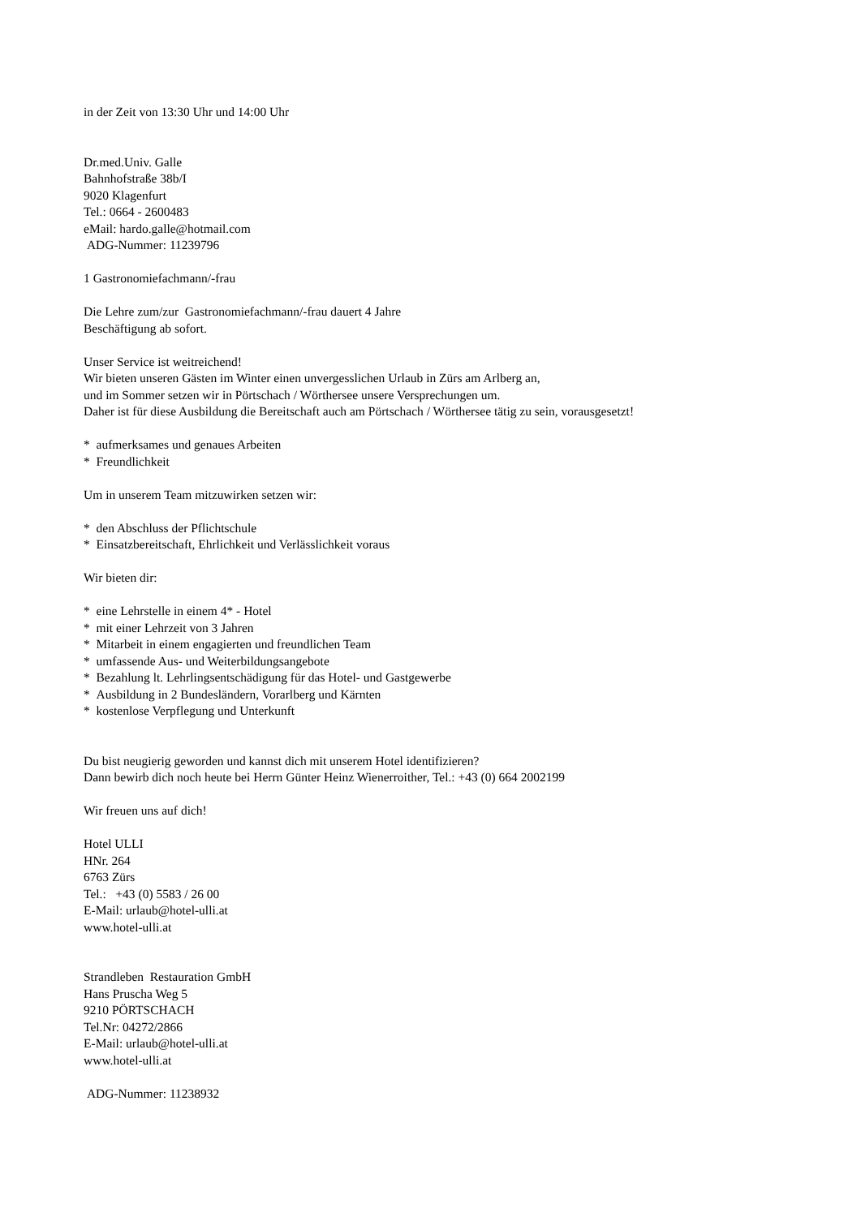in der Zeit von 13:30 Uhr und 14:00 Uhr
Dr.med.Univ. Galle
Bahnhofstraße 38b/I
9020 Klagenfurt
Tel.: 0664 - 2600483
eMail: hardo.galle@hotmail.com
ADG-Nummer: 11239796
1 Gastronomiefachmann/-frau
Die Lehre zum/zur Gastronomiefachmann/-frau dauert 4 Jahre
Beschäftigung ab sofort.
Unser Service ist weitreichend!
Wir bieten unseren Gästen im Winter einen unvergesslichen Urlaub in Zürs am Arlberg an,
und im Sommer setzen wir in Pörtschach / Wörthersee unsere Versprechungen um.
Daher ist für diese Ausbildung die Bereitschaft auch am Pörtschach / Wörthersee tätig zu sein, vorausgesetzt!
* aufmerksames und genaues Arbeiten
* Freundlichkeit
Um in unserem Team mitzuwirken setzen wir:
* den Abschluss der Pflichtschule
* Einsatzbereitschaft, Ehrlichkeit und Verlässlichkeit voraus
Wir bieten dir:
* eine Lehrstelle in einem 4* - Hotel
* mit einer Lehrzeit von 3 Jahren
* Mitarbeit in einem engagierten und freundlichen Team
* umfassende Aus- und Weiterbildungsangebote
* Bezahlung lt. Lehrlingsentschädigung für das Hotel- und Gastgewerbe
* Ausbildung in 2 Bundesländern, Vorarlberg und Kärnten
* kostenlose Verpflegung und Unterkunft
Du bist neugierig geworden und kannst dich mit unserem Hotel identifizieren?
Dann bewirb dich noch heute bei Herrn Günter Heinz Wienerroither, Tel.: +43 (0) 664 2002199
Wir freuen uns auf dich!
Hotel ULLI
HNr. 264
6763 Zürs
Tel.: +43 (0) 5583 / 26 00
E-Mail: urlaub@hotel-ulli.at
www.hotel-ulli.at
Strandleben Restauration GmbH
Hans Pruscha Weg 5
9210 PÖRTSCHACH
Tel.Nr: 04272/2866
E-Mail: urlaub@hotel-ulli.at
www.hotel-ulli.at
ADG-Nummer: 11238932